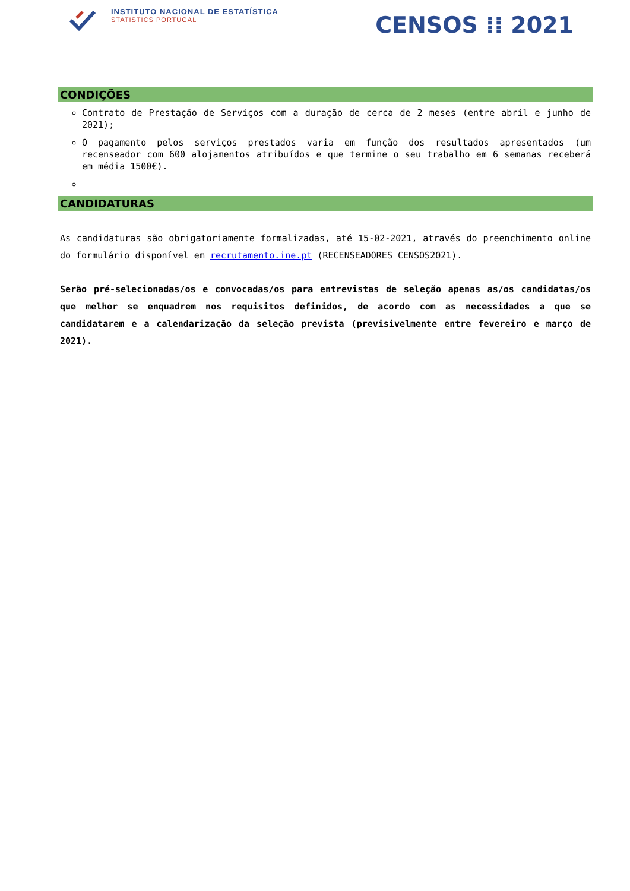INSTITUTO NACIONAL DE ESTATÍSTICA
STATISTICS PORTUGAL
CENSOS ⁞⁞ 2021
CONDIÇÕES
Contrato de Prestação de Serviços com a duração de cerca de 2 meses (entre abril e junho de 2021);
O pagamento pelos serviços prestados varia em função dos resultados apresentados (um recenseador com 600 alojamentos atribuídos e que termine o seu trabalho em 6 semanas receberá em média 1500€).
CANDIDATURAS
As candidaturas são obrigatoriamente formalizadas, até 15-02-2021, através do preenchimento online do formulário disponível em recrutamento.ine.pt (RECENSEADORES CENSOS2021).
Serão pré-selecionadas/os e convocadas/os para entrevistas de seleção apenas as/os candidatas/os que melhor se enquadrem nos requisitos definidos, de acordo com as necessidades a que se candidatarem e a calendarização da seleção prevista (previsivelmente entre fevereiro e março de 2021).